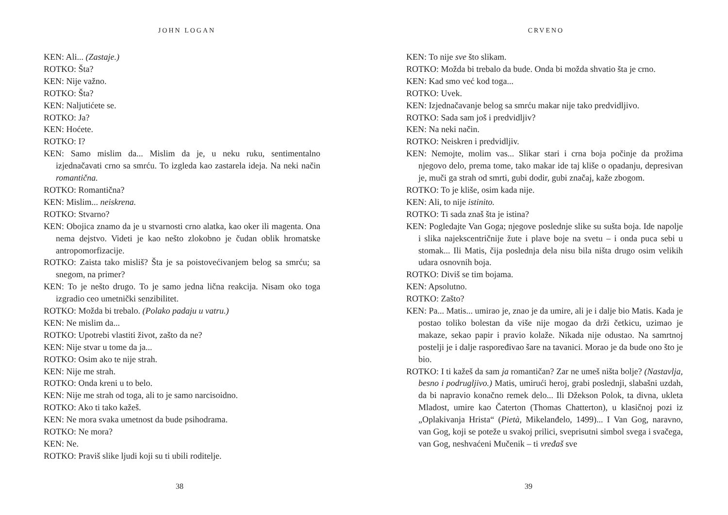JOHN LOGAN
KEN: Ali... (Zastaje.)
ROTKO: Šta?
KEN: Nije važno.
ROTKO: Šta?
KEN: Naljutićete se.
ROTKO: Ja?
KEN: Hoćete.
ROTKO: I?
KEN: Samo mislim da... Mislim da je, u neku ruku, sentimentalno izjednačavati crno sa smrću. To izgleda kao zastarela ideja. Na neki način romantična.
ROTKO: Romantična?
KEN: Mislim... neiskrena.
ROTKO: Stvarno?
KEN: Obojica znamo da je u stvarnosti crno alatka, kao oker ili magenta. Ona nema dejstvo. Videti je kao nešto zlokobno je čudan oblik hromatske antropomorfizacije.
ROTKO: Zaista tako misliš? Šta je sa poistovećivanjem belog sa smrću; sa snegom, na primer?
KEN: To je nešto drugo. To je samo jedna lična reakcija. Nisam oko toga izgradio ceo umetnički senzibilitet.
ROTKO: Možda bi trebalo. (Polako padaju u vatru.)
KEN: Ne mislim da...
ROTKO: Upotrebi vlastiti život, zašto da ne?
KEN: Nije stvar u tome da ja...
ROTKO: Osim ako te nije strah.
KEN: Nije me strah.
ROTKO: Onda kreni u to belo.
KEN: Nije me strah od toga, ali to je samo narcisoidno.
ROTKO: Ako ti tako kažeš.
KEN: Ne mora svaka umetnost da bude psihodrama.
ROTKO: Ne mora?
KEN: Ne.
ROTKO: Praviš slike ljudi koji su ti ubili roditelje.
38
CRVENO
KEN: To nije sve što slikam.
ROTKO: Možda bi trebalo da bude. Onda bi možda shvatio šta je crno.
KEN: Kad smo već kod toga...
ROTKO: Uvek.
KEN: Izjednačavanje belog sa smrću makar nije tako predvidljivo.
ROTKO: Sada sam još i predvidljiv?
KEN: Na neki način.
ROTKO: Neiskren i predvidljiv.
KEN: Nemojte, molim vas... Slikar stari i crna boja počinje da prožima njegovo delo, prema tome, tako makar ide taj kliše o opadanju, depresivan je, muči ga strah od smrti, gubi dodir, gubi značaj, kaže zbogom.
ROTKO: To je kliše, osim kada nije.
KEN: Ali, to nije istinito.
ROTKO: Ti sada znaš šta je istina?
KEN: Pogledajte Van Goga; njegove poslednje slike su sušta boja. Ide napolje i slika najekscentričnije žute i plave boje na svetu – i onda puca sebi u stomak... Ili Matis, čija poslednja dela nisu bila ništa drugo osim velikih udara osnovnih boja.
ROTKO: Diviš se tim bojama.
KEN: Apsolutno.
ROTKO: Zašto?
KEN: Pa... Matis... umirao je, znao je da umire, ali je i dalje bio Matis. Kada je postao toliko bolestan da više nije mogao da drži četkicu, uzimao je makaze, sekao papir i pravio kolaže. Nikada nije odustao. Na samrtnoj postelji je i dalje raspoređivao šare na tavanici. Morao je da bude ono što je bio.
ROTKO: I ti kažeš da sam ja romantičan? Zar ne umeš ništa bolje? (Nastavlja, besno i podrugljivo.) Matis, umirući heroj, grabi poslednji, slabašni uzdah, da bi napravio konačno remek delo... Ili Džekson Polok, ta divna, ukleta Mladost, umire kao Čaterton (Thomas Chatterton), u klasičnoj pozi iz „Oplakivanja Hrista“ (Pietà, Mikelanđelo, 1499)... I Van Gog, naravno, van Gog, koji se poteže u svakoj prilici, sveprisutni simbol svega i svačega, van Gog, neshvaćeni Mučenik – ti vređaš sve
39